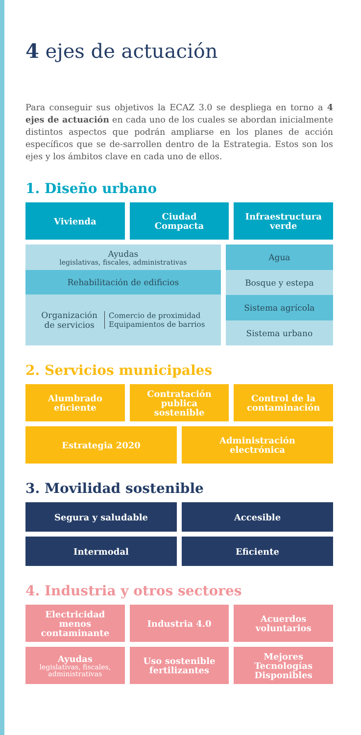4 ejes de actuación
Para conseguir sus objetivos la ECAZ 3.0 se despliega en torno a 4 ejes de actuación en cada uno de los cuales se abordan inicialmente distintos aspectos que podrán ampliarse en los planes de acción específicos que se de-sarrollen dentro de la Estrategia. Estos son los ejes y los ámbitos clave en cada uno de ellos.
1. Diseño urbano
Vivienda Ciudad
Compacta
Infraestructura
verde
Ayudas
legislativas, fiscales, administrativas
Rehabilitación de edificios
Organización
de servicios Comercio de proximidad
Equipamientos de barrios
Agua
Bosque y estepa
Sistema agrícola
Sistema urbano
2. Servicios municipales
Alumbrado
eficiente
Contratación
publica
sostenible
Control de la
contaminación
Estrategia 2020 Administración
electrónica
3. Movilidad sostenible
Segura y saludable Accesible
Intermodal Eficiente
4. Industria y otros sectores
Electricidad
menos
contaminante
Industria 4.0 Acuerdos
voluntarios
Ayudas
legislativas, fiscales, administrativas
Uso sostenible
fertilizantes
Mejores
Tecnologías
Disponibles